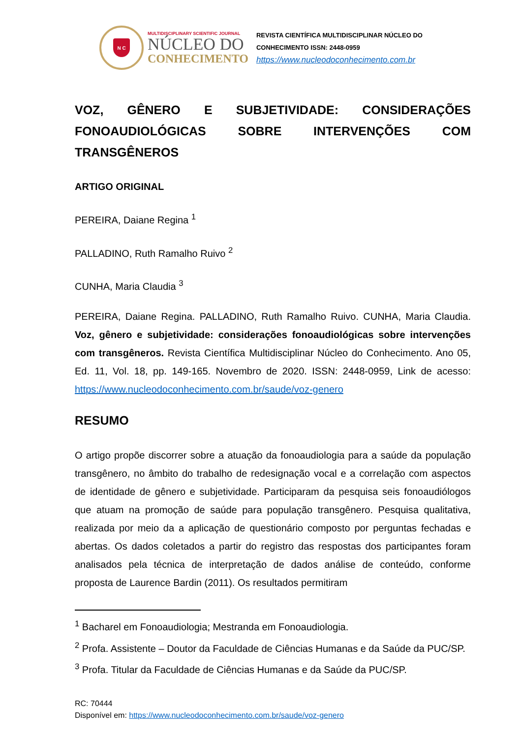N C
MULTIDISCIPLINARY SCIENTIFIC JOURNAL
NÚCLEO DO
CONHECIMENTO
REVISTA CIENTÍFICA MULTIDISCIPLINAR NÚCLEO DO
CONHECIMENTO ISSN: 2448-0959
https://www.nucleodoconhecimento.com.br
VOZ, GÊNERO E SUBJETIVIDADE: CONSIDERAÇÕES FONOAUDIOLÓGICAS SOBRE INTERVENÇÕES COM TRANSGÊNEROS
ARTIGO ORIGINAL
PEREIRA, Daiane Regina <sup>1</sup>
PALLADINO, Ruth Ramalho Ruivo <sup>2</sup>
CUNHA, Maria Claudia <sup>3</sup>
PEREIRA, Daiane Regina. PALLADINO, Ruth Ramalho Ruivo. CUNHA, Maria Claudia. Voz, gênero e subjetividade: considerações fonoaudiológicas sobre intervenções com transgêneros. Revista Científica Multidisciplinar Núcleo do Conhecimento. Ano 05, Ed. 11, Vol. 18, pp. 149-165. Novembro de 2020. ISSN: 2448-0959, Link de acesso: https://www.nucleodoconhecimento.com.br/saude/voz-genero
RESUMO
O artigo propõe discorrer sobre a atuação da fonoaudiologia para a saúde da população transgênero, no âmbito do trabalho de redesignação vocal e a correlação com aspectos de identidade de gênero e subjetividade. Participaram da pesquisa seis fonoaudiólogos que atuam na promoção de saúde para população transgênero. Pesquisa qualitativa, realizada por meio da a aplicação de questionário composto por perguntas fechadas e abertas. Os dados coletados a partir do registro das respostas dos participantes foram analisados pela técnica de interpretação de dados análise de conteúdo, conforme proposta de Laurence Bardin (2011). Os resultados permitiram
<sup>1</sup> Bacharel em Fonoaudiologia; Mestranda em Fonoaudiologia.
<sup>2</sup> Profa. Assistente – Doutor da Faculdade de Ciências Humanas e da Saúde da PUC/SP.
<sup>3</sup> Profa. Titular da Faculdade de Ciências Humanas e da Saúde da PUC/SP.
RC: 70444
Disponível em: https://www.nucleodoconhecimento.com.br/saude/voz-genero